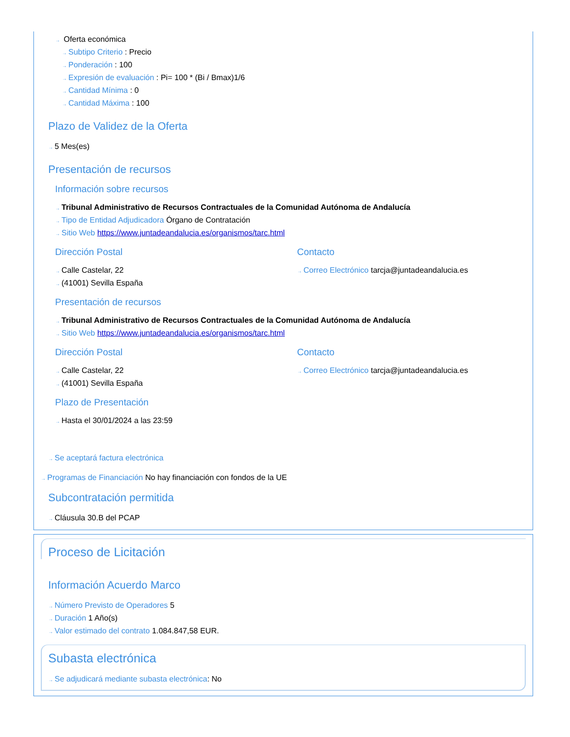→ Oferta económica
→ Subtipo Criterio : Precio
→ Ponderación : 100
→ Expresión de evaluación : Pi= 100 * (Bi / Bmax)1/6
→ Cantidad Mínima : 0
→ Cantidad Máxima : 100
Plazo de Validez de la Oferta
→ 5 Mes(es)
Presentación de recursos
Información sobre recursos
→ Tribunal Administrativo de Recursos Contractuales de la Comunidad Autónoma de Andalucía
→ Tipo de Entidad Adjudicadora Órgano de Contratación
→ Sitio Web https://www.juntadeandalucia.es/organismos/tarc.html
Dirección Postal
→ Calle Castelar, 22
→ (41001) Sevilla España
Contacto
→ Correo Electrónico tarcja@juntadeandalucia.es
Presentación de recursos
→ Tribunal Administrativo de Recursos Contractuales de la Comunidad Autónoma de Andalucía
→ Sitio Web https://www.juntadeandalucia.es/organismos/tarc.html
Dirección Postal
→ Calle Castelar, 22
→ (41001) Sevilla España
Contacto
→ Correo Electrónico tarcja@juntadeandalucia.es
Plazo de Presentación
→ Hasta el 30/01/2024 a las 23:59
→ Se aceptará factura electrónica
→ Programas de Financiación No hay financiación con fondos de la UE
Subcontratación permitida
→ Cláusula 30.B del PCAP
Proceso de Licitación
Información Acuerdo Marco
→ Número Previsto de Operadores 5
→ Duración 1 Año(s)
→ Valor estimado del contrato 1.084.847,58 EUR.
Subasta electrónica
→ Se adjudicará mediante subasta electrónica: No